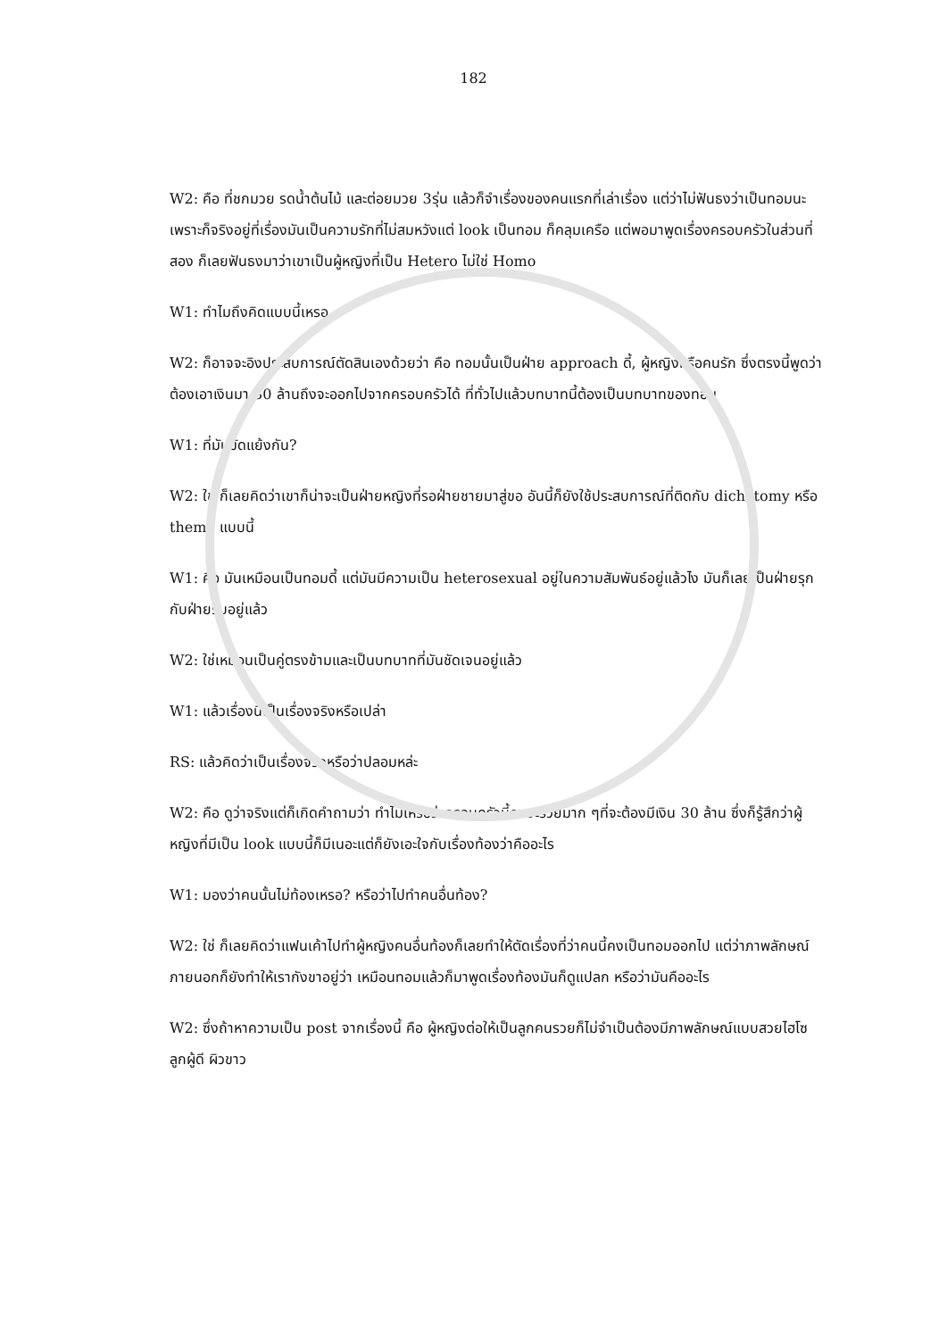182
W2: คือ ที่ชกมวย รดน้ำต้นไม้ และต่อยมวย 3รุ่น แล้วก็จำเรื่องของคนแรกที่เล่าเรื่อง แต่ว่าไม่ฟันธงว่าเป็นทอมนะ เพราะก็จริงอยู่ที่เรื่องมันเป็นความรักที่ไม่สมหวังแต่ look เป็นทอม ก็คลุมเครือ แต่พอมาพูดเรื่องครอบครัวในส่วนที่สอง ก็เลยฟันธงมาว่าเขาเป็นผู้หญิงที่เป็น Hetero ไม่ใช่ Homo
W1: ทำไมถึงคิดแบบนี้เหรอ
W2: ก็อาจจะอิงประสบการณ์ตัดสินเองด้วยว่า คือ ทอมนั้นเป็นฝ่าย approach ดี้, ผู้หญิงหรือคนรัก ซึ่งตรงนี้พูดว่าต้องเอาเงินมา 30 ล้านถึงจะออกไปจากครอบครัวได้ ที่ทั่วไปแล้วบทบาทนี้ต้องเป็นบทบาทของทอม
W1: ที่มันขัดแย้งกัน?
W2: ใช่ ก็เลยคิดว่าเขาก็น่าจะเป็นฝ่ายหญิงที่รอฝ่ายชายมาสู่ขอ อันนี้ก็ยังใช้ประสบการณ์ที่ติดกับ dichotomy หรือ theme แบบนี้
W1: คือ มันเหมือนเป็นทอมดี้ แต่มันมีความเป็น heterosexual อยู่ในความสัมพันธ์อยู่แล้วไง มันก็เลยเป็นฝ่ายรุกกับฝ่ายรับอยู่แล้ว
W2: ใช่เหมือนเป็นคู่ตรงข้ามและเป็นบทบาทที่มันชัดเจนอยู่แล้ว
W1: แล้วเรื่องนี้เป็นเรื่องจริงหรือเปล่า
RS: แล้วคิดว่าเป็นเรื่องจริงหรือว่าปลอมหล่ะ
W2: คือ ดูว่าจริงแต่ก็เกิดคำถามว่า ทำไมเหรอว่าครอบครัวนี้คงจะรวยมาก ๆที่จะต้องมีเงิน 30 ล้าน ซึ่งก็รู้สึกว่าผู้หญิงที่มีเป็น look แบบนี้ก็มีเนอะแต่ก็ยังเอะใจกับเรื่องท้องว่าคืออะไร
W1: มองว่าคนนั้นไม่ท้องเหรอ? หรือว่าไปทำคนอื่นท้อง?
W2: ใช่ ก็เลยคิดว่าแฟนเค้าไปทำผู้หญิงคนอื่นท้องก็เลยทำให้ตัดเรื่องที่ว่าคนนี้คงเป็นทอมออกไป แต่ว่าภาพลักษณ์ภายนอกก็ยังทำให้เรากังขาอยู่ว่า เหมือนทอมแล้วก็มาพูดเรื่องท้องมันก็ดูแปลก หรือว่ามันคืออะไร
W2: ซึ่งถ้าหาความเป็น post จากเรื่องนี้ คือ ผู้หญิงต่อให้เป็นลูกคนรวยก็ไม่จำเป็นต้องมีภาพลักษณ์แบบสวยไฮโซ ลูกผู้ดี ผิวขาว